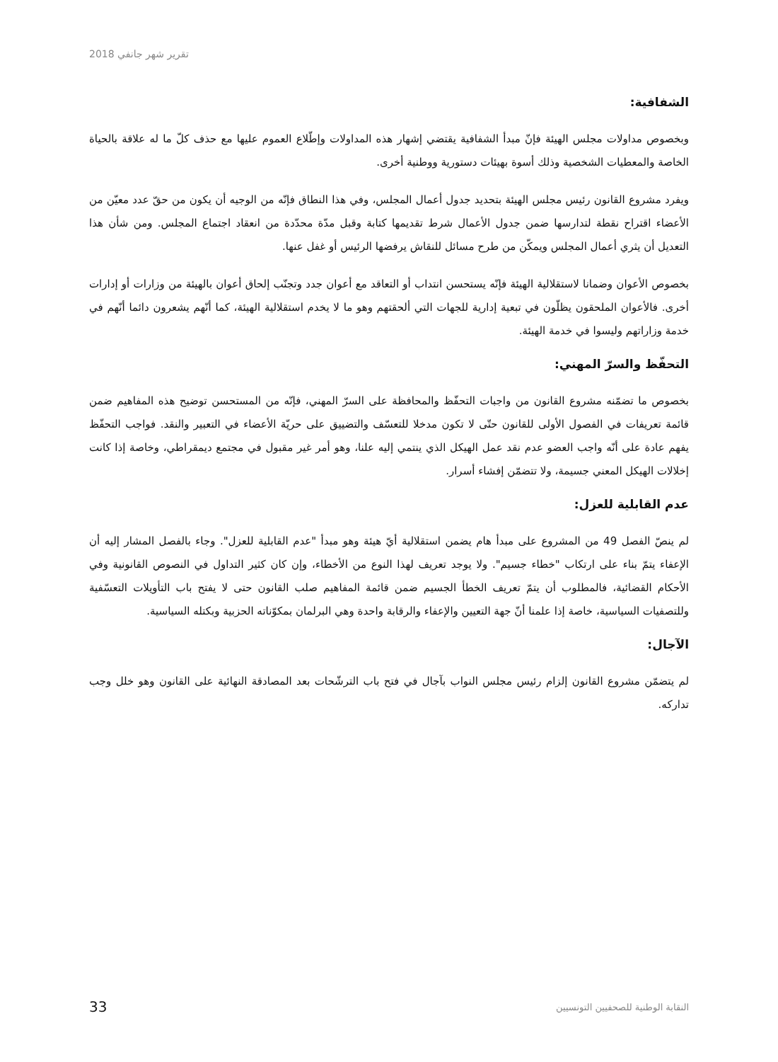تقرير شهر جانفي 2018
الشفافية:
وبخصوص مداولات مجلس الهيئة فإنّ مبدأ الشفافية يقتضي إشهار هذه المداولات وإطّلاع العموم عليها مع حذف كلّ ما له علاقة بالحياة الخاصة والمعطيات الشخصية وذلك أسوة بهيئات دستورية ووطنية أخرى.
ويفرد مشروع القانون رئيس مجلس الهيئة بتحديد جدول أعمال المجلس، وفي هذا النطاق فإنّه من الوجيه أن يكون من حقّ عدد معيّن من الأعضاء اقتراح نقطة لتدارسها ضمن جدول الأعمال شرط تقديمها كتابة وقبل مدّة محدّدة من انعقاد اجتماع المجلس. ومن شأن هذا التعديل أن يثري أعمال المجلس ويمكّن من طرح مسائل للنقاش يرفضها الرئيس أو غفل عنها.
بخصوص الأعوان وضمانا لاستقلالية الهيئة فإنّه يستحسن انتداب أو التعاقد مع أعوان جدد وتجنّب إلحاق أعوان بالهيئة من وزارات أو إدارات أخرى. فالأعوان الملحقون يظلّون في تبعية إدارية للجهات التي ألحقتهم وهو ما لا يخدم استقلالية الهيئة، كما أنّهم يشعرون دائما أنّهم في خدمة وزاراتهم وليسوا في خدمة الهيئة.
التحفّظ والسرّ المهني:
بخصوص ما تضمّنه مشروع القانون من واجبات التحفّظ والمحافظة على السرّ المهني، فإنّه من المستحسن توضيح هذه المفاهيم ضمن قائمة تعريفات في الفصول الأولى للقانون حتّى لا تكون مدخلا للتعسّف والتضييق على حريّة الأعضاء في التعبير والنقد. فواجب التحفّظ يفهم عادة على أنّه واجب العضو عدم نقد عمل الهيكل الذي ينتمي إليه علنا، وهو أمر غير مقبول في مجتمع ديمقراطي، وخاصة إذا كانت إخلالات الهيكل المعني جسيمة، ولا تتضمّن إفشاء أسرار.
عدم القابلية للعزل:
لم ينصّ الفصل 49 من المشروع على مبدأ هام يضمن استقلالية أيّ هيئة وهو مبدأ "عدم القابلية للعزل". وجاء بالفصل المشار إليه أن الإعفاء يتمّ بناء على ارتكاب "خطاء جسيم". ولا يوجد تعريف لهذا النوع من الأخطاء، وإن كان كثير التداول في النصوص القانونية وفي الأحكام القضائية، فالمطلوب أن يتمّ تعريف الخطأ الجسيم ضمن قائمة المفاهيم صلب القانون حتى لا يفتح باب التأويلات التعسّفية وللتصفيات السياسية، خاصة إذا علمنا أنّ جهة التعيين والإعفاء والرقابة واحدة وهي البرلمان بمكوّناته الحزبية وبكتله السياسية.
الآجال:
لم يتضمّن مشروع القانون إلزام رئيس مجلس النواب بآجال في فتح باب الترشّحات بعد المصادقة النهائية على القانون وهو خلل وجب تداركه.
33 النقابة الوطنية للصحفيين التونسيين